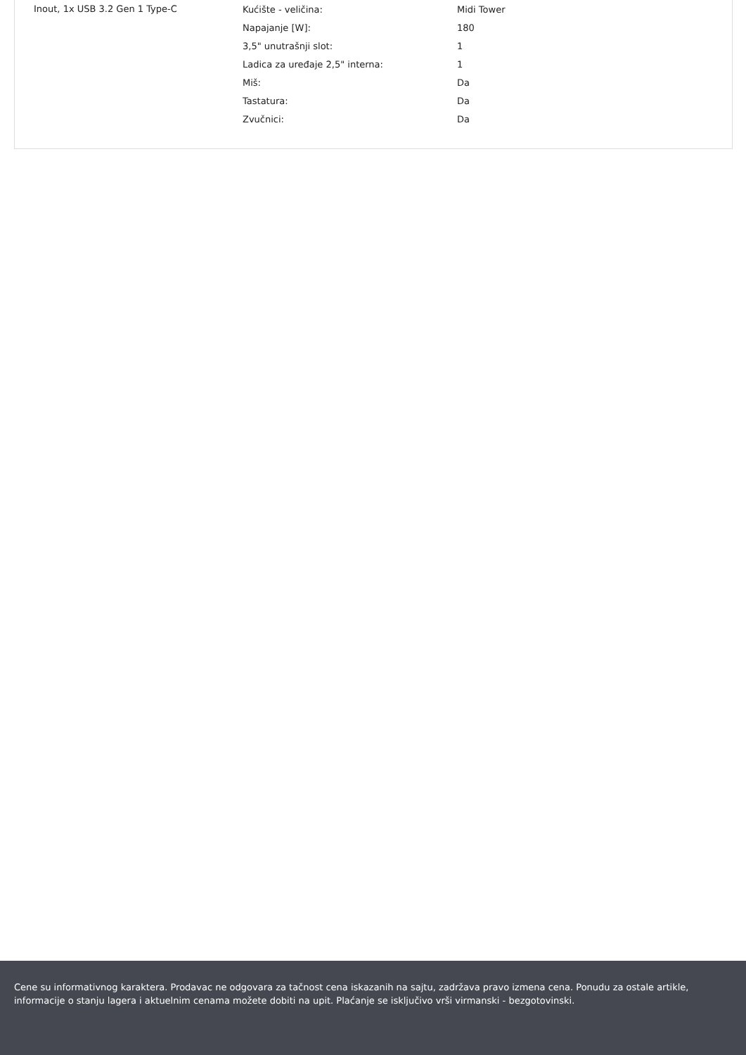Inout, 1x USB 3.2 Gen 1 Type-C
| Kućište - veličina: | Midi Tower |
| Napajanje [W]: | 180 |
| 3,5" unutrašnji slot: | 1 |
| Ladica za uređaje 2,5" interna: | 1 |
| Miš: | Da |
| Tastatura: | Da |
| Zvučnici: | Da |
Cene su informativnog karaktera. Prodavac ne odgovara za tačnost cena iskazanih na sajtu, zadržava pravo izmena cena. Ponudu za ostale artikle, informacije o stanju lagera i aktuelnim cenama možete dobiti na upit. Plaćanje se isključivo vrši virmanski - bezgotovinski.